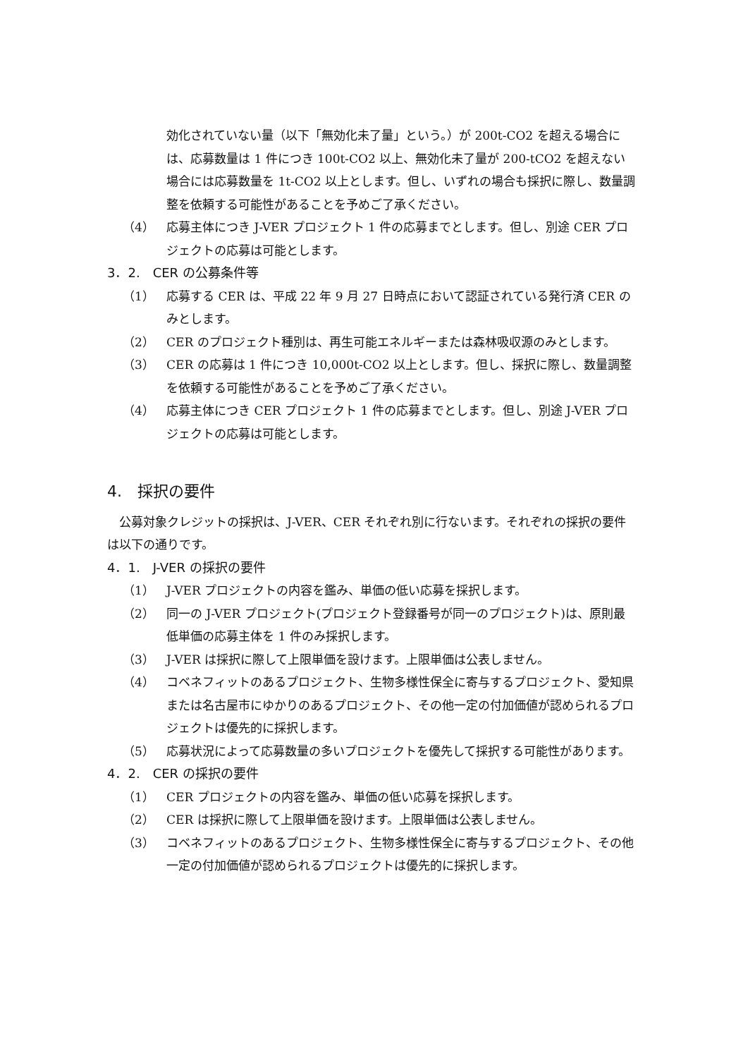効化されていない量（以下「無効化未了量」という。）が 200t-CO2 を超える場合には、応募数量は 1 件につき 100t-CO2 以上、無効化未了量が 200-tCO2 を超えない場合には応募数量を 1t-CO2 以上とします。但し、いずれの場合も採択に際し、数量調整を依頼する可能性があることを予めご了承ください。
（4） 応募主体につき J-VER プロジェクト 1 件の応募までとします。但し、別途 CER プロジェクトの応募は可能とします。
3．2.　CER の公募条件等
（1） 応募する CER は、平成 22 年 9 月 27 日時点において認証されている発行済 CER のみとします。
（2） CER のプロジェクト種別は、再生可能エネルギーまたは森林吸収源のみとします。
（3） CER の応募は 1 件につき 10,000t-CO2 以上とします。但し、採択に際し、数量調整を依頼する可能性があることを予めご了承ください。
（4） 応募主体につき CER プロジェクト 1 件の応募までとします。但し、別途 J-VER プロジェクトの応募は可能とします。
4.　採択の要件
　公募対象クレジットの採択は、J-VER、CER それぞれ別に行ないます。それぞれの採択の要件は以下の通りです。
4．1.　J-VER の採択の要件
（1） J-VER プロジェクトの内容を鑑み、単価の低い応募を採択します。
（2） 同一の J-VER プロジェクト(プロジェクト登録番号が同一のプロジェクト)は、原則最低単価の応募主体を 1 件のみ採択します。
（3） J-VER は採択に際して上限単価を設けます。上限単価は公表しません。
（4） コベネフィットのあるプロジェクト、生物多様性保全に寄与するプロジェクト、愛知県または名古屋市にゆかりのあるプロジェクト、その他一定の付加価値が認められるプロジェクトは優先的に採択します。
（5） 応募状況によって応募数量の多いプロジェクトを優先して採択する可能性があります。
4．2.　CER の採択の要件
（1） CER プロジェクトの内容を鑑み、単価の低い応募を採択します。
（2） CER は採択に際して上限単価を設けます。上限単価は公表しません。
（3） コベネフィットのあるプロジェクト、生物多様性保全に寄与するプロジェクト、その他一定の付加価値が認められるプロジェクトは優先的に採択します。